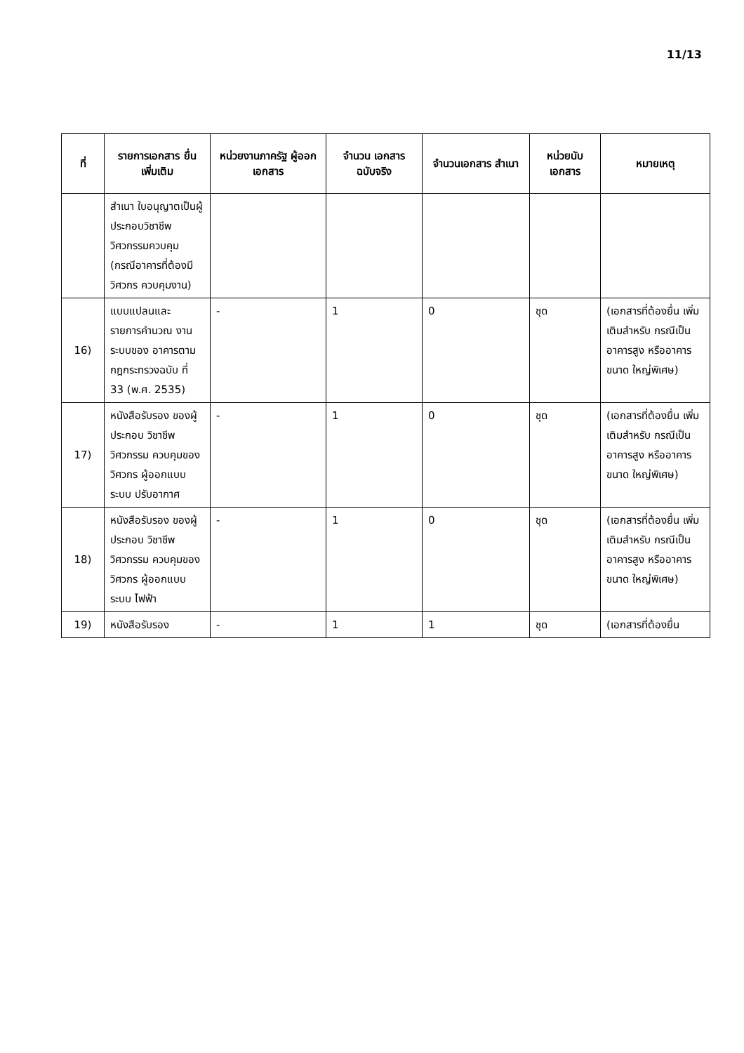11/13
| ที่ | รายการเอกสาร ยื่นเพิ่มเติม | หน่วยงานภาครัฐ ผู้ออกเอกสาร | จำนวน เอกสาร ฉบับจริง | จำนวนเอกสาร สำเนา | หน่วยนับ เอกสาร | หมายเหตุ |
| --- | --- | --- | --- | --- | --- | --- |
| | สำเนา ใบอนุญาตเป็นผู้ประกอบวิชาชีพ วิศวกรรมควบคุม (กรณีอาคารที่ต้องมีวิศวกร ควบคุมงาน) | | | | | |
| 16) | แบบแปลนและ รายการคำนวณ งานระบบของ อาคารตาม กฎกระทรวงฉบับ ที่ 33 (พ.ศ. 2535) | - | 1 | 0 | ชุด | (เอกสารที่ต้องยื่น เพิ่มเติมสำหรับ กรณีเป็นอาคารสูง หรืออาคารขนาด ใหญ่พิเศษ) |
| 17) | หนังสือรับรอง ของผู้ประกอบ วิชาชีพวิศวกรรม ควบคุมของ วิศวกร ผู้ออกแบบระบบ ปรับอากาศ | - | 1 | 0 | ชุด | (เอกสารที่ต้องยื่น เพิ่มเติมสำหรับ กรณีเป็นอาคารสูง หรืออาคารขนาด ใหญ่พิเศษ) |
| 18) | หนังสือรับรอง ของผู้ประกอบ วิชาชีพวิศวกรรม ควบคุมของ วิศวกร ผู้ออกแบบระบบ ไฟฟ้า | - | 1 | 0 | ชุด | (เอกสารที่ต้องยื่น เพิ่มเติมสำหรับ กรณีเป็นอาคารสูง หรืออาคารขนาด ใหญ่พิเศษ) |
| 19) | หนังสือรับรอง | - | 1 | 1 | ชุด | (เอกสารที่ต้องยื่น |